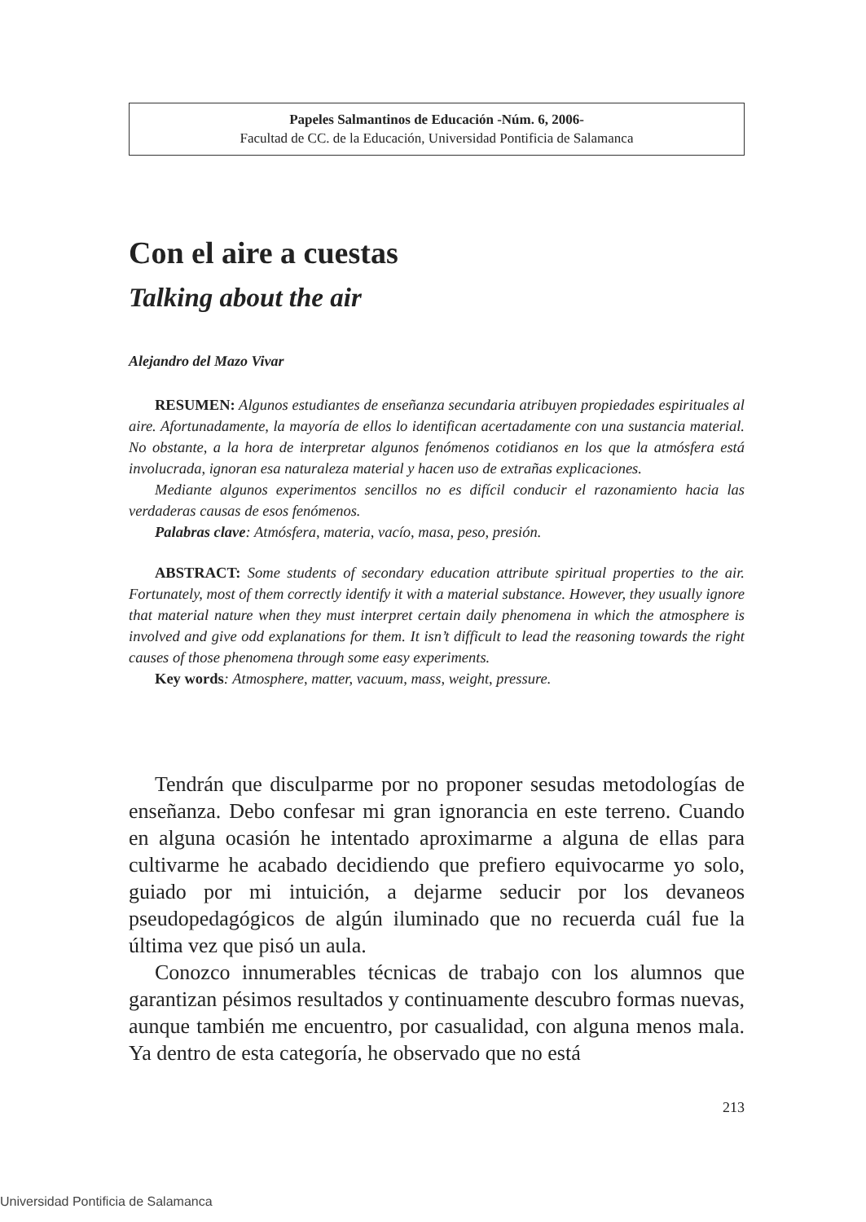Papeles Salmantinos de Educación -Núm. 6, 2006-
Facultad de CC. de la Educación, Universidad Pontificia de Salamanca
Con el aire a cuestas
Talking about the air
Alejandro del Mazo Vivar
RESUMEN: Algunos estudiantes de enseñanza secundaria atribuyen propiedades espirituales al aire. Afortunadamente, la mayoría de ellos lo identifican acertadamente con una sustancia material. No obstante, a la hora de interpretar algunos fenómenos cotidianos en los que la atmósfera está involucrada, ignoran esa naturaleza material y hacen uso de extrañas explicaciones.
Mediante algunos experimentos sencillos no es difícil conducir el razonamiento hacia las verdaderas causas de esos fenómenos.
Palabras clave: Atmósfera, materia, vacío, masa, peso, presión.
ABSTRACT: Some students of secondary education attribute spiritual properties to the air. Fortunately, most of them correctly identify it with a material substance. However, they usually ignore that material nature when they must interpret certain daily phenomena in which the atmosphere is involved and give odd explanations for them. It isn’t difficult to lead the reasoning towards the right causes of those phenomena through some easy experiments.
Key words: Atmosphere, matter, vacuum, mass, weight, pressure.
Tendrán que disculparme por no proponer sesudas metodologías de enseñanza. Debo confesar mi gran ignorancia en este terreno. Cuando en alguna ocasión he intentado aproximarme a alguna de ellas para cultivarme he acabado decidiendo que prefiero equivocarme yo solo, guiado por mi intuición, a dejarme seducir por los devaneos pseudopedagógicos de algún iluminado que no recuerda cuál fue la última vez que pisó un aula.
Conozco innumerables técnicas de trabajo con los alumnos que garantizan pésimos resultados y continuamente descubro formas nuevas, aunque también me encuentro, por casualidad, con alguna menos mala. Ya dentro de esta categoría, he observado que no está
213
Universidad Pontificia de Salamanca